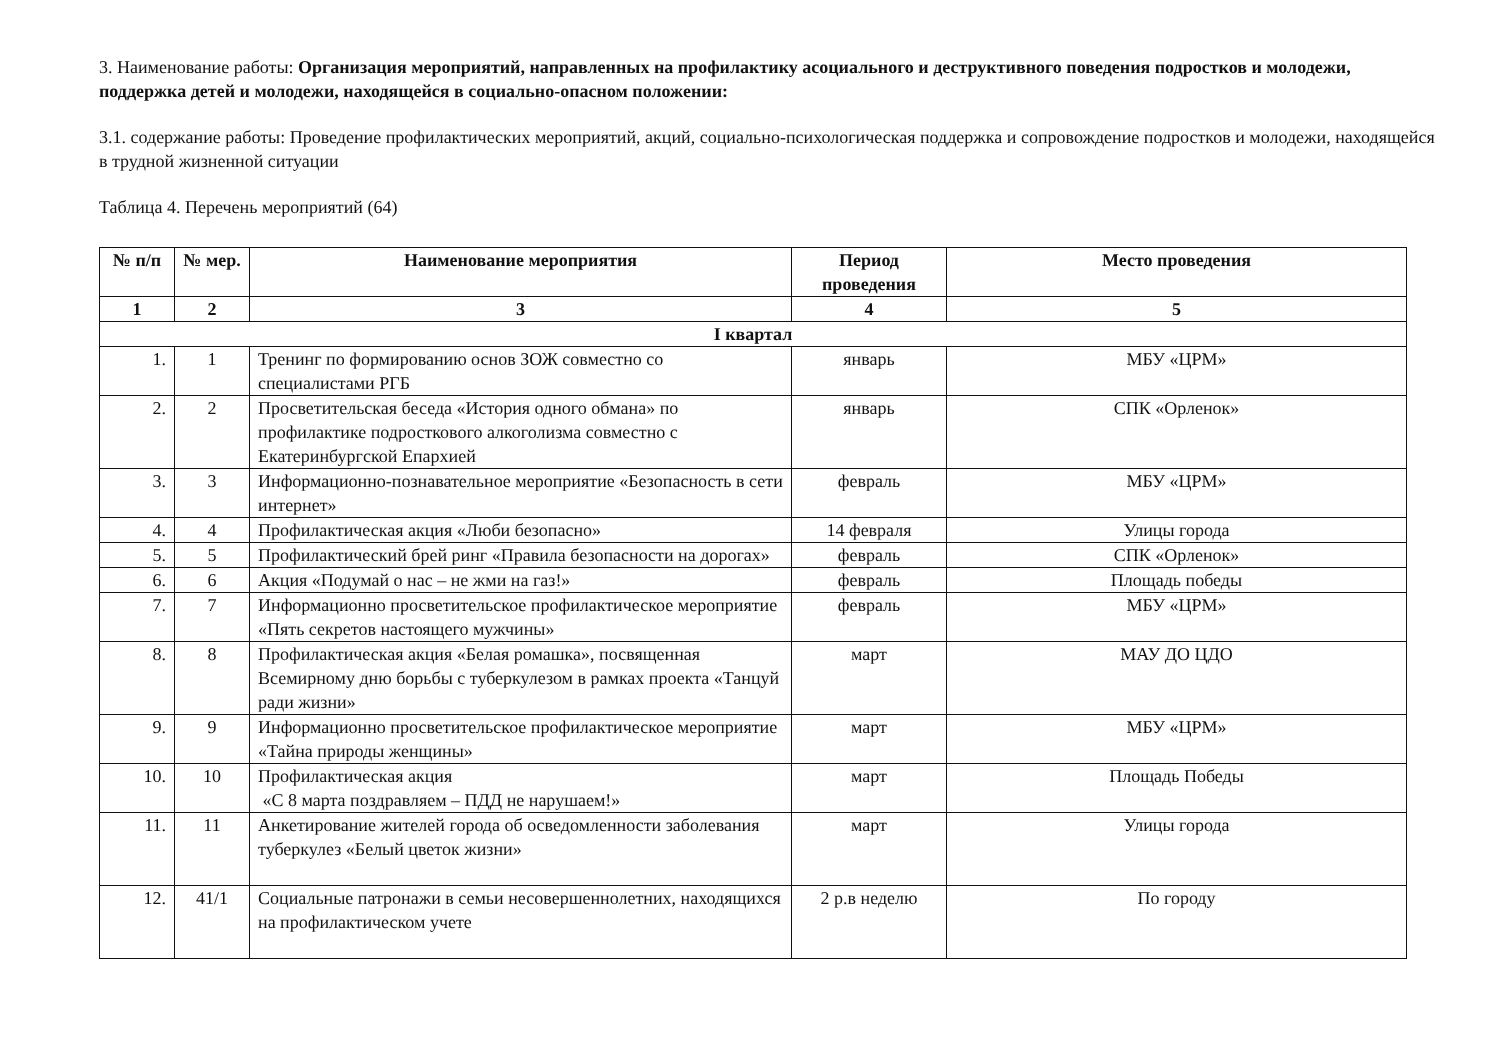3. Наименование работы: Организация мероприятий, направленных на профилактику асоциального и деструктивного поведения подростков и молодежи, поддержка детей и молодежи, находящейся в социально-опасном положении:
3.1. содержание работы: Проведение профилактических мероприятий, акций, социально-психологическая поддержка и сопровождение подростков и молодежи, находящейся в трудной жизненной ситуации
Таблица 4. Перечень мероприятий (64)
| № п/п | № мер. | Наименование мероприятия | Период проведения | Место проведения |
| --- | --- | --- | --- | --- |
| 1 | 2 | 3 | 4 | 5 |
| I квартал | | | | |
| 1. | 1 | Тренинг по формированию основ ЗОЖ совместно со специалистами РГБ | январь | МБУ «ЦРМ» |
| 2. | 2 | Просветительская беседа «История одного обмана» по профилактике подросткового алкоголизма совместно с Екатеринбургской Епархией | январь | СПК «Орленок» |
| 3. | 3 | Информационно-познавательное мероприятие «Безопасность в сети интернет» | февраль | МБУ «ЦРМ» |
| 4. | 4 | Профилактическая акция «Люби безопасно» | 14 февраля | Улицы города |
| 5. | 5 | Профилактический брей ринг «Правила безопасности на дорогах» | февраль | СПК «Орленок» |
| 6. | 6 | Акция «Подумай о нас – не жми на газ!» | февраль | Площадь победы |
| 7. | 7 | Информационно просветительское профилактическое мероприятие «Пять секретов настоящего мужчины» | февраль | МБУ «ЦРМ» |
| 8. | 8 | Профилактическая акция «Белая ромашка», посвященная Всемирному дню борьбы с туберкулезом в рамках проекта «Танцуй ради жизни» | март | МАУ ДО ЦДО |
| 9. | 9 | Информационно просветительское профилактическое мероприятие «Тайна природы женщины» | март | МБУ «ЦРМ» |
| 10. | 10 | Профилактическая акция «С 8 марта поздравляем – ПДД не нарушаем!» | март | Площадь Победы |
| 11. | 11 | Анкетирование жителей города об осведомленности заболевания туберкулез «Белый цветок жизни» | март | Улицы города |
| 12. | 41/1 | Социальные патронажи в семьи несовершеннолетних, находящихся на профилактическом учете | 2 р.в неделю | По городу |